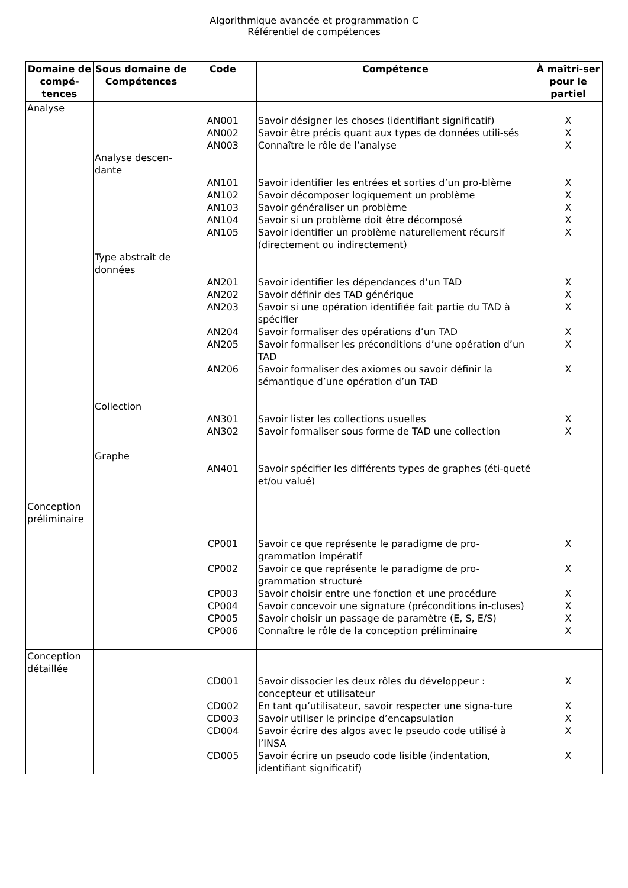Algorithmique avancée et programmation C
Référentiel de compétences
| Domaine de compé-tences | Sous domaine de Compétences | Code | Compétence | À maîtri-ser pour le partiel |
| --- | --- | --- | --- | --- |
| Analyse | | | | |
| | | AN001 | Savoir désigner les choses (identifiant significatif) | X |
| | | AN002 | Savoir être précis quant aux types de données utili-sés | X |
| | | AN003 | Connaître le rôle de l’analyse | X |
| | Analyse descen-dante | | | |
| | | AN101 | Savoir identifier les entrées et sorties d’un pro-blème | X |
| | | AN102 | Savoir décomposer logiquement un problème | X |
| | | AN103 | Savoir généraliser un problème | X |
| | | AN104 | Savoir si un problème doit être décomposé | X |
| | | AN105 | Savoir identifier un problème naturellement récursif (directement ou indirectement) | X |
| | Type abstrait de données | | | |
| | | AN201 | Savoir identifier les dépendances d’un TAD | X |
| | | AN202 | Savoir définir des TAD générique | X |
| | | AN203 | Savoir si une opération identifiée fait partie du TAD à spécifier | X |
| | | AN204 | Savoir formaliser des opérations d’un TAD | X |
| | | AN205 | Savoir formaliser les préconditions d’une opération d’un TAD | X |
| | | AN206 | Savoir formaliser des axiomes ou savoir définir la sémantique d’une opération d’un TAD | X |
| | Collection | | | |
| | | AN301 | Savoir lister les collections usuelles | X |
| | | AN302 | Savoir formaliser sous forme de TAD une collection | X |
| | Graphe | | | |
| | | AN401 | Savoir spécifier les différents types de graphes (éti-queté et/ou valué) | |
| Conception préliminaire | | | | |
| | | CP001 | Savoir ce que représente le paradigme de pro-grammation impératif | X |
| | | CP002 | Savoir ce que représente le paradigme de pro-grammation structuré | X |
| | | CP003 | Savoir choisir entre une fonction et une procédure | X |
| | | CP004 | Savoir concevoir une signature (préconditions in-cluses) | X |
| | | CP005 | Savoir choisir un passage de paramètre (E, S, E/S) | X |
| | | CP006 | Connaître le rôle de la conception préliminaire | X |
| Conception détaillée | | | | |
| | | CD001 | Savoir dissocier les deux rôles du développeur : concepteur et utilisateur | X |
| | | CD002 | En tant qu’utilisateur, savoir respecter une signa-ture | X |
| | | CD003 | Savoir utiliser le principe d’encapsulation | X |
| | | CD004 | Savoir écrire des algos avec le pseudo code utilisé à l’INSA | X |
| | | CD005 | Savoir écrire un pseudo code lisible (indentation, identifiant significatif) | X |